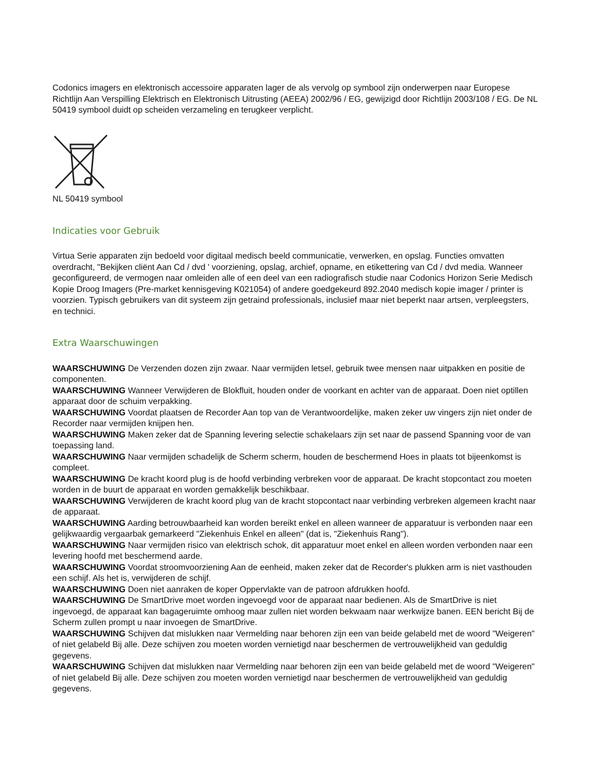Codonics imagers en elektronisch accessoire apparaten lager de als vervolg op symbool zijn onderwerpen naar Europese Richtlijn Aan Verspilling Elektrisch en Elektronisch Uitrusting (AEEA) 2002/96 / EG, gewijzigd door Richtlijn 2003/108 / EG. De NL 50419 symbool duidt op scheiden verzameling en terugkeer verplicht.
NL 50419 symbool
Indicaties voor Gebruik
Virtua Serie apparaten zijn bedoeld voor digitaal medisch beeld communicatie, verwerken, en opslag. Functies omvatten overdracht, "Bekijken cliënt Aan Cd / dvd ' voorziening, opslag, archief, opname, en etikettering van Cd / dvd media. Wanneer geconfigureerd, de vermogen naar omleiden alle of een deel van een radiografisch studie naar Codonics Horizon Serie Medisch Kopie Droog Imagers (Pre-market kennisgeving K021054) of andere goedgekeurd 892.2040 medisch kopie imager / printer is voorzien. Typisch gebruikers van dit systeem zijn getraind professionals, inclusief maar niet beperkt naar artsen, verpleegsters, en technici.
Extra Waarschuwingen
WAARSCHUWING De Verzenden dozen zijn zwaar. Naar vermijden letsel, gebruik twee mensen naar uitpakken en positie de componenten.
WAARSCHUWING Wanneer Verwijderen de Blokfluit, houden onder de voorkant en achter van de apparaat. Doen niet optillen apparaat door de schuim verpakking.
WAARSCHUWING Voordat plaatsen de Recorder Aan top van de Verantwoordelijke, maken zeker uw vingers zijn niet onder de Recorder naar vermijden knijpen hen.
WAARSCHUWING Maken zeker dat de Spanning levering selectie schakelaars zijn set naar de passend Spanning voor de van toepassing land.
WAARSCHUWING Naar vermijden schadelijk de Scherm scherm, houden de beschermend Hoes in plaats tot bijeenkomst is compleet.
WAARSCHUWING De kracht koord plug is de hoofd verbinding verbreken voor de apparaat. De kracht stopcontact zou moeten worden in de buurt de apparaat en worden gemakkelijk beschikbaar.
WAARSCHUWING Verwijderen de kracht koord plug van de kracht stopcontact naar verbinding verbreken algemeen kracht naar de apparaat.
WAARSCHUWING Aarding betrouwbaarheid kan worden bereikt enkel en alleen wanneer de apparatuur is verbonden naar een gelijkwaardig vergaarbak gemarkeerd "Ziekenhuis Enkel en alleen" (dat is, "Ziekenhuis Rang").
WAARSCHUWING Naar vermijden risico van elektrisch schok, dit apparatuur moet enkel en alleen worden verbonden naar een levering hoofd met beschermend aarde.
WAARSCHUWING Voordat stroomvoorziening Aan de eenheid, maken zeker dat de Recorder's plukken arm is niet vasthouden een schijf. Als het is, verwijderen de schijf.
WAARSCHUWING Doen niet aanraken de koper Oppervlakte van de patroon afdrukken hoofd.
WAARSCHUWING De SmartDrive moet worden ingevoegd voor de apparaat naar bedienen. Als de SmartDrive is niet ingevoegd, de apparaat kan bagageruimte omhoog maar zullen niet worden bekwaam naar werkwijze banen. EEN bericht Bij de Scherm zullen prompt u naar invoegen de SmartDrive.
WAARSCHUWING Schijven dat mislukken naar Vermelding naar behoren zijn een van beide gelabeld met de woord "Weigeren" of niet gelabeld Bij alle. Deze schijven zou moeten worden vernietigd naar beschermen de vertrouwelijkheid van geduldig gegevens.
WAARSCHUWING Schijven dat mislukken naar Vermelding naar behoren zijn een van beide gelabeld met de woord "Weigeren" of niet gelabeld Bij alle. Deze schijven zou moeten worden vernietigd naar beschermen de vertrouwelijkheid van geduldig gegevens.